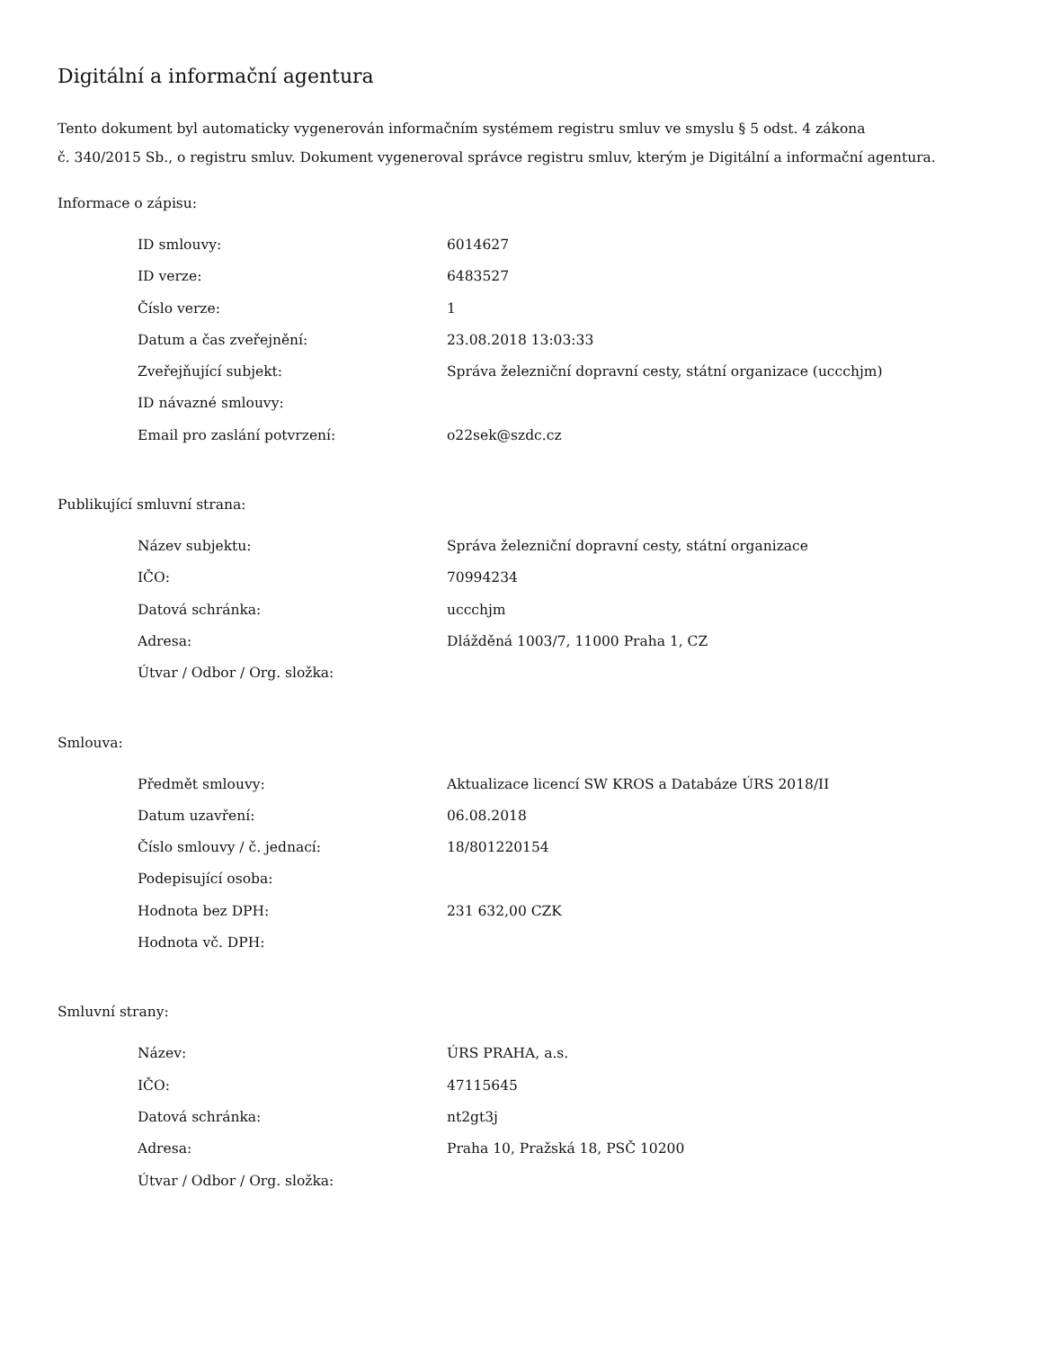Digitální a informační agentura
Tento dokument byl automaticky vygenerován informačním systémem registru smluv ve smyslu § 5 odst. 4 zákona
č. 340/2015 Sb., o registru smluv. Dokument vygeneroval správce registru smluv, kterým je Digitální a informační agentura.
Informace o zápisu:
| ID smlouvy: | 6014627 |
| ID verze: | 6483527 |
| Číslo verze: | 1 |
| Datum a čas zveřejnění: | 23.08.2018 13:03:33 |
| Zveřejňující subjekt: | Správa železniční dopravní cesty, státní organizace (uccchjm) |
| ID návazné smlouvy: | |
| Email pro zaslání potvrzení: | o22sek@szdc.cz |
Publikující smluvní strana:
| Název subjektu: | Správa železniční dopravní cesty, státní organizace |
| IČO: | 70994234 |
| Datová schránka: | uccchjm |
| Adresa: | Dlážděná 1003/7, 11000 Praha 1, CZ |
| Útvar / Odbor / Org. složka: | |
Smlouva:
| Předmět smlouvy: | Aktualizace licencí SW KROS a Databáze ÚRS 2018/II |
| Datum uzavření: | 06.08.2018 |
| Číslo smlouvy / č. jednací: | 18/801220154 |
| Podepisující osoba: | |
| Hodnota bez DPH: | 231 632,00 CZK |
| Hodnota vč. DPH: | |
Smluvní strany:
| Název: | ÚRS PRAHA, a.s. |
| IČO: | 47115645 |
| Datová schránka: | nt2gt3j |
| Adresa: | Praha 10, Pražská 18, PSČ 10200 |
| Útvar / Odbor / Org. složka: | |